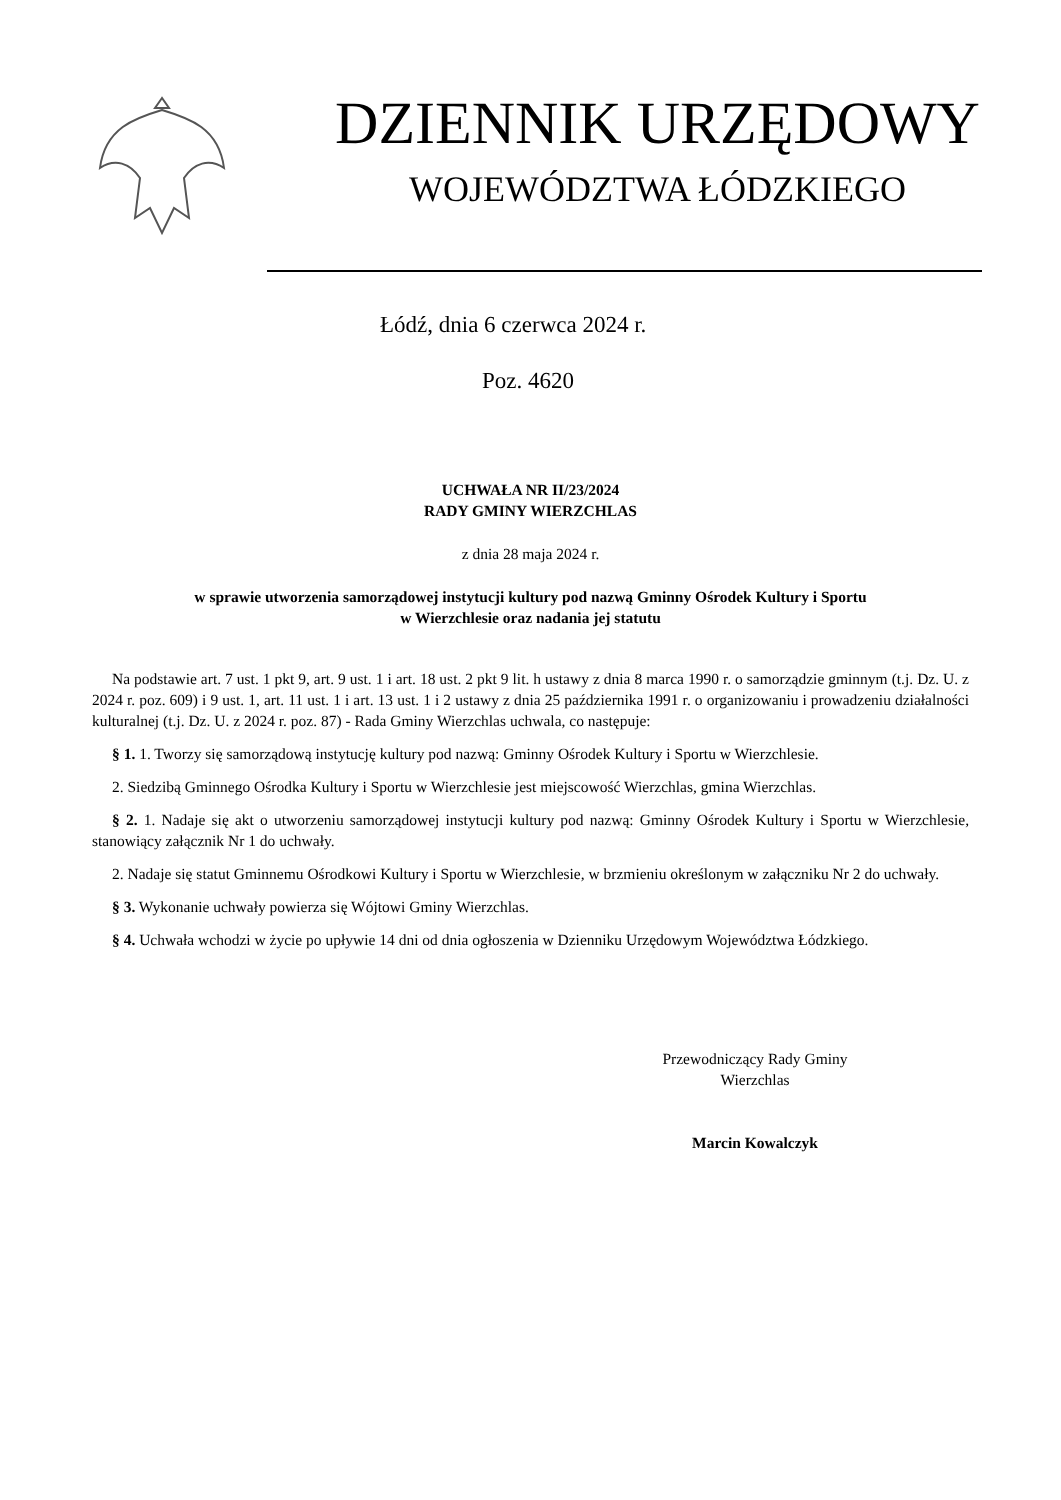DZIENNIK URZĘDOWY
WOJEWÓDZTWA ŁÓDZKIEGO
Łódź, dnia 6 czerwca 2024 r.
Poz. 4620
UCHWAŁA NR II/23/2024
RADY GMINY WIERZCHLAS
z dnia 28 maja 2024 r.
w sprawie utworzenia samorządowej instytucji kultury pod nazwą Gminny Ośrodek Kultury i Sportu
w Wierzchlesie oraz nadania jej statutu
Na podstawie art. 7 ust. 1 pkt 9, art. 9 ust. 1 i art. 18 ust. 2 pkt 9 lit. h ustawy z dnia 8 marca 1990 r. o samorządzie gminnym (t.j. Dz. U. z 2024 r. poz. 609) i 9 ust. 1, art. 11 ust. 1 i art. 13 ust. 1 i 2 ustawy z dnia 25 października 1991 r. o organizowaniu i prowadzeniu działalności kulturalnej (t.j. Dz. U. z 2024 r. poz. 87) - Rada Gminy Wierzchlas uchwala, co następuje:
§ 1. 1. Tworzy się samorządową instytucję kultury pod nazwą: Gminny Ośrodek Kultury i Sportu w Wierzchlesie.
2. Siedzibą Gminnego Ośrodka Kultury i Sportu w Wierzchlesie jest miejscowość Wierzchlas, gmina Wierzchlas.
§ 2. 1. Nadaje się akt o utworzeniu samorządowej instytucji kultury pod nazwą: Gminny Ośrodek Kultury i Sportu w Wierzchlesie, stanowiący załącznik Nr 1 do uchwały.
2. Nadaje się statut Gminnemu Ośrodkowi Kultury i Sportu w Wierzchlesie, w brzmieniu określonym w załączniku Nr 2 do uchwały.
§ 3. Wykonanie uchwały powierza się Wójtowi Gminy Wierzchlas.
§ 4. Uchwała wchodzi w życie po upływie 14 dni od dnia ogłoszenia w Dzienniku Urzędowym Województwa Łódzkiego.
Przewodniczący Rady Gminy
Wierzchlas
Marcin Kowalczyk